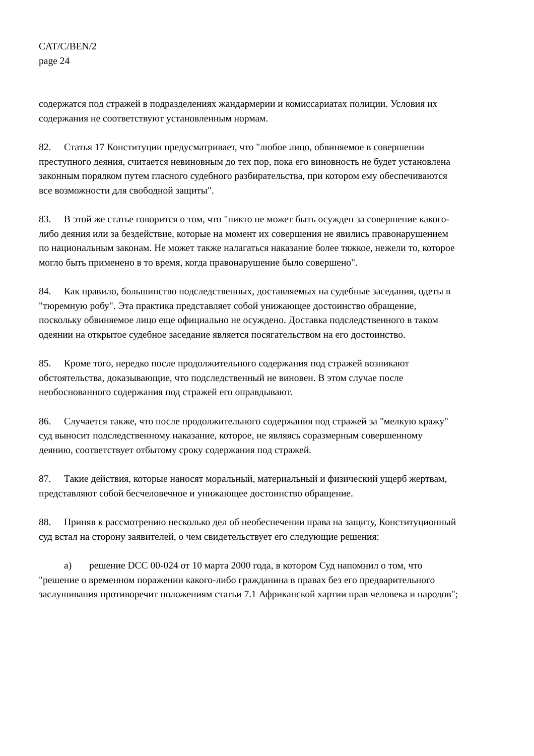CAT/C/BEN/2
page 24
содержатся под стражей в подразделениях жандармерии и комиссариатах полиции. Условия их содержания не соответствуют установленным нормам.
82. Статья 17 Конституции предусматривает, что "любое лицо, обвиняемое в совершении преступного деяния, считается невиновным до тех пор, пока его виновность не будет установлена законным порядком путем гласного судебного разбирательства, при котором ему обеспечиваются все возможности для свободной защиты".
83. В этой же статье говорится о том, что "никто не может быть осужден за совершение какого-либо деяния или за бездействие, которые на момент их совершения не явились правонарушением по национальным законам. Не может также налагаться наказание более тяжкое, нежели то, которое могло быть применено в то время, когда правонарушение было совершено".
84. Как правило, большинство подследственных, доставляемых на судебные заседания, одеты в "тюремную робу". Эта практика представляет собой унижающее достоинство обращение, поскольку обвиняемое лицо еще официально не осуждено. Доставка подследственного в таком одеянии на открытое судебное заседание является посягательством на его достоинство.
85. Кроме того, нередко после продолжительного содержания под стражей возникают обстоятельства, доказывающие, что подследственный не виновен. В этом случае после необоснованного содержания под стражей его оправдывают.
86. Случается также, что после продолжительного содержания под стражей за "мелкую кражу" суд выносит подследственному наказание, которое, не являясь соразмерным совершенному деянию, соответствует отбытому сроку содержания под стражей.
87. Такие действия, которые наносят моральный, материальный и физический ущерб жертвам, представляют собой бесчеловечное и унижающее достоинство обращение.
88. Приняв к рассмотрению несколько дел об необеспечении права на защиту, Конституционный суд встал на сторону заявителей, о чем свидетельствует его следующие решения:
a) решение DCC 00-024 от 10 марта 2000 года, в котором Суд напомнил о том, что "решение о временном поражении какого-либо гражданина в правах без его предварительного заслушивания противоречит положениям статьи 7.1 Африканской хартии прав человека и народов";